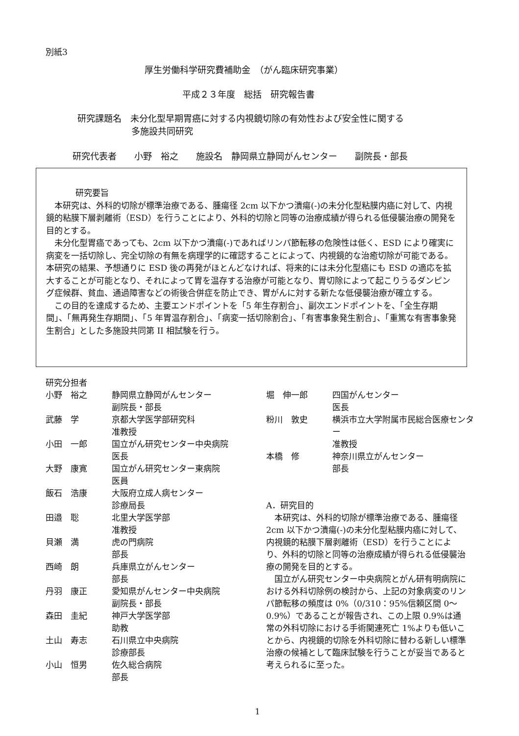別紙3
厚生労働科学研究費補助金　（がん臨床研究事業）
平成２３年度　総括　研究報告書
研究課題名　未分化型早期胃癌に対する内視鏡切除の有効性および安全性に関する
多施設共同研究
研究代表者　　小野　裕之　　施設名　静岡県立静岡がんセンター　　副院長・部長
研究要旨
　本研究は、外科的切除が標準治療である、腫瘍径 2cm 以下かつ潰瘍(-)の未分化型粘膜内癌に対して、内視鏡的粘膜下層剥離術（ESD）を行うことにより、外科的切除と同等の治療成績が得られる低侵襲治療の開発を目的とする。
　未分化型胃癌であっても、2cm 以下かつ潰瘍(-)であればリンパ節転移の危険性は低く、ESD により確実に病変を一括切除し、完全切除の有無を病理学的に確認することによって、内視鏡的な治癒切除が可能である。本研究の結果、予想通りに ESD 後の再発がほとんどなければ、将来的には未分化型癌にも ESD の適応を拡大することが可能となり、それによって胃を温存する治療が可能となり、胃切除によって起こりうるダンピング症候群、貧血、通過障害などの術後合併症を防止でき、胃がんに対する新たな低侵襲治療が確立する。
　この目的を達成するため、主要エンドポイントを「5 年生存割合」、副次エンドポイントを、「全生存期間」、「無再発生存期間」、「5 年胃温存割合」、「病変一括切除割合」、「有害事象発生割合」、「重篤な有害事象発生割合」とした多施設共同第 II 相試験を行う。
研究分担者
小野　裕之 静岡県立静岡がんセンター
副院長・部長
武藤　学 京都大学医学部研究科
准教授
小田　一郎 国立がん研究センター中央病院
医長
大野　康寛 国立がん研究センター東病院
医員
飯石　浩康 大阪府立成人病センター
診療局長
田邉　聡 北里大学医学部
准教授
貝瀬　満 虎の門病院
部長
西崎　朗 兵庫県立がんセンター
部長
丹羽　康正 愛知県がんセンター中央病院
副院長・部長
森田　圭紀 神戸大学医学部
助教
土山　寿志 石川県立中央病院
診療部長
小山　恒男 佐久総合病院
部長
堀　伸一郎 四国がんセンター
医長
粉川　敦史 横浜市立大学附属市民総合医療センター
准教授
本橋　修 神奈川県立がんセンター
部長
A．研究目的
　本研究は、外科的切除が標準治療である、腫瘍径 2cm 以下かつ潰瘍(-)の未分化型粘膜内癌に対して、内視鏡的粘膜下層剥離術（ESD）を行うことにより、外科的切除と同等の治療成績が得られる低侵襲治療の開発を目的とする。
　国立がん研究センター中央病院とがん研有明病院における外科切除例の検討から、上記の対象病変のリンパ節転移の頻度は 0%（0/310：95%信頼区間 0～0.9%）であることが報告され、この上限 0.9%は通常の外科切除における手術関連死亡 1%よりも低いことから、内視鏡的切除を外科切除に替わる新しい標準治療の候補として臨床試験を行うことが妥当であると考えられるに至った。
1